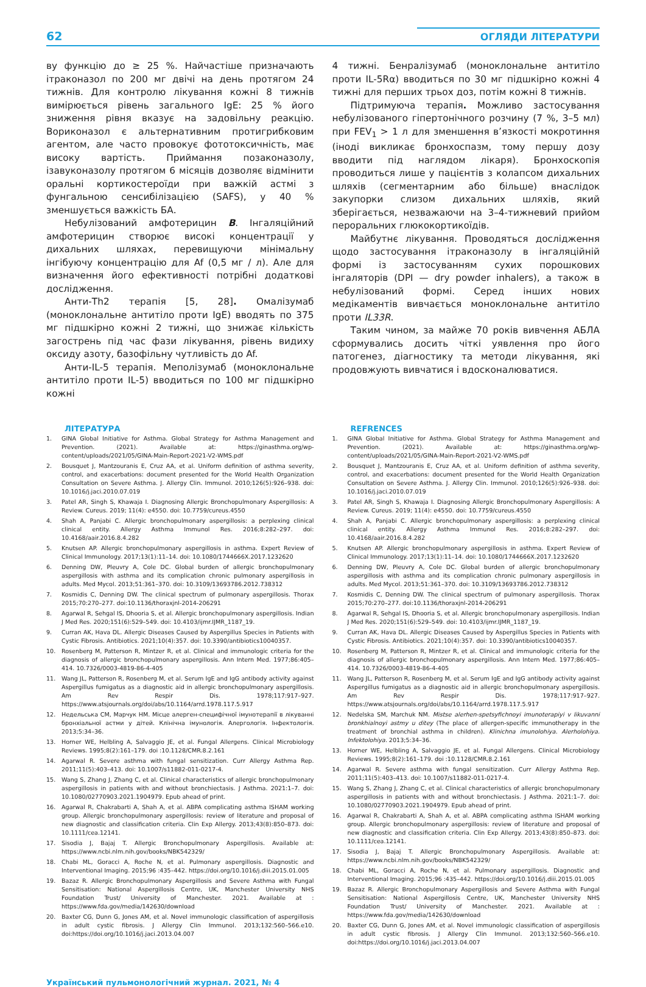62 ОГЛЯДИ ЛІТЕРАТУРИ
ву функцію до ≥ 25 %. Найчастіше призначають ітраконазол по 200 мг двічі на день протягом 24 тижнів. Для контролю лікування кожні 8 тижнів вимірюється рівень загального IgE: 25 % його зниження рівня вказує на задовільну реакцію. Вориконазол є альтернативним протигрибковим агентом, але часто провокує фототоксичність, має високу вартість. Приймання позаконазолу, ізавуконазолу протягом 6 місяців дозволяє відмінити оральні кортикостероїди при важкій астмі з фунгальною сенсибілізацією (SAFS), у 40 % зменшується важкість БА.
Небулізований амфотерицин B. Інгаляційний амфотерицин створює високі концентрації у дихальних шляхах, перевищуючи мінімальну інгібуючу концентрацію для Af (0,5 мг / л). Але для визначення його ефективності потрібні додаткові дослідження.
Анти-Th2 терапія [5, 28]. Омалізумаб (моноклональне антитіло проти IgE) вводять по 375 мг підшкірно кожні 2 тижні, що знижає кількість загострень під час фази лікування, рівень видиху оксиду азоту, базофільну чутливість до Af.
Анти-IL-5 терапія. Меполізумаб (моноклональне антитіло проти IL-5) вводиться по 100 мг підшкірно кожні
4 тижні. Бенралізумаб (моноклональне антитіло проти IL-5Rα) вводиться по 30 мг підшкірно кожні 4 тижні для перших трьох доз, потім кожні 8 тижнів.
Підтримуюча терапія. Можливо застосування небулізованого гіпертонічного розчину (7 %, 3–5 мл) при FEV<sub>1</sub> > 1 л для зменшення в’язкості мокротиння (іноді викликає бронхоспазм, тому першу дозу вводити під наглядом лікаря). Бронхоскопія проводиться лише у пацієнтів з колапсом дихальних шляхів (сегментарним або більше) внаслідок закупорки слизом дихальних шляхів, який зберігається, незважаючи на 3–4-тижневий прийом пероральних глюкокортикоїдів.
Майбутнє лікування. Проводяться дослідження щодо застосування ітраконазолу в інгаляційній формі із застосуванням сухих порошкових інгаляторів (DPI — dry powder inhalers), а також в небулізований формі. Серед інших нових медікаментів вивчається моноклональне антитіло проти IL33R.
Таким чином, за майже 70 років вивчення АБЛА сформувались досить чіткі уявлення про його патогенез, діагностику та методи лікування, які продовжують вивчатися і вдосконалюватися.
ЛІТЕРАТУРА
1. GINA Global Initiative for Asthma. Global Strategy for Asthma Management and Prevention. (2021). Available at: https://ginasthma.org/wp-content/uploads/2021/05/GINA-Main-Report-2021-V2-WMS.pdf
2. Bousquet J, Mantzouranis E, Cruz AA, et al. Uniform definition of asthma severity, control, and exacerbations: document presented for the World Health Organization Consultation on Severe Asthma. J. Allergy Clin. Immunol. 2010;126(5):926–938. doi: 10.1016/j.jaci.2010.07.019
3. Patel AR, Singh S, Khawaja I. Diagnosing Allergic Bronchopulmonary Aspergillosis: A Review. Cureus. 2019; 11(4): e4550. doi: 10.7759/cureus.4550
4. Shah A, Panjabi C. Allergic bronchopulmonary aspergillosis: a perplexing clinical clinical entity. Allergy Asthma Immunol Res. 2016;8:282–297. doi: 10.4168/aair.2016.8.4.282
5. Knutsen AP. Allergic bronchopulmonary aspergillosis in asthma. Expert Review of Clinical Immunology. 2017;13(1):11–14. doi: 10.1080/1744666X.2017.1232620
6. Denning DW, Pleuvry A, Cole DC. Global burden of allergic bronchopulmonary aspergillosis with asthma and its complication chronic pulmonary aspergillosis in adults. Med Mycol. 2013;51:361–370. doi: 10.3109/13693786.2012.738312
7. Kosmidis C, Denning DW. The clinical spectrum of pulmonary aspergillosis. Thorax 2015;70:270–277. doi:10.1136/thoraxjnl-2014-206291
8. Agarwal R, Sehgal IS, Dhooria S, et al. Allergic bronchopulmonary aspergillosis. Indian J Med Res. 2020;151(6):529–549. doi: 10.4103/ijmr.IJMR_1187_19.
9. Curran AK, Hava DL. Allergic Diseases Caused by Aspergillus Species in Patients with Cystic Fibrosis. Antibiotics. 2021;10(4):357. doi: 10.3390/antibiotics10040357.
10. Rosenberg M, Patterson R, Mintzer R, et al. Clinical and immunologic criteria for the diagnosis of allergic bronchopulmonary aspergillosis. Ann Intern Med. 1977;86:405–414. 10.7326/0003-4819-86-4-405
11. Wang JL, Patterson R, Rosenberg M, et al. Serum IgE and IgG antibody activity against Aspergillus fumigatus as a diagnostic aid in allergic bronchopulmonary aspergillosis. Am Rev Respir Dis. 1978;117:917–927. https://www.atsjournals.org/doi/abs/10.1164/arrd.1978.117.5.917
12. Недельська СМ, Марчук НМ. Місце алерген-специфічної імунотерапії в лікуванні бронхіальної астми у дітей. Клінічна імунологія. Алергологія. Інфектологія. 2013;5:34–36.
13. Horner WE, Helbling A, Salvaggio JE, et al. Fungal Allergens. Clinical Microbiology Reviews. 1995;8(2):161–179. doi :10.1128/CMR.8.2.161
14. Agarwal R. Severe asthma with fungal sensitization. Curr Allergy Asthma Rep. 2011;11(5):403–413. doi: 10.1007/s11882-011-0217-4.
15. Wang S, Zhang J, Zhang C, et al. Clinical characteristics of allergic bronchopulmonary aspergillosis in patients with and without bronchiectasis. J Asthma. 2021:1–7. doi: 10.1080/02770903.2021.1904979. Epub ahead of print.
16. Agarwal R, Chakrabarti A, Shah A, et al. ABPA complicating asthma ISHAM working group. Allergic bronchopulmonary aspergillosis: review of literature and proposal of new diagnostic and classification criteria. Clin Exp Allergy. 2013;43(8):850–873. doi: 10.1111/cea.12141.
17. Sisodia J, Bajaj T. Allergic Bronchopulmonary Aspergillosis. Available at: https://www.ncbi.nlm.nih.gov/books/NBK542329/
18. Chabi ML, Goracci A, Roche N, et al. Pulmonary aspergillosis. Diagnostic and Interventional Imaging. 2015;96 :435–442. https://doi.org/10.1016/j.diii.2015.01.005
19. Bazaz R. Allergic Bronchopulmonary Aspergillosis and Severe Asthma with Fungal Sensitisation: National Aspergillosis Centre, UK, Manchester University NHS Foundation Trust/ University of Manchester. 2021. Available at : https://www.fda.gov/media/142630/download
20. Baxter CG, Dunn G, Jones AM, et al. Novel immunologic classification of aspergillosis in adult cystic fibrosis. J Allergy Clin Immunol. 2013;132:560–566.e10. doi:https://doi.org/10.1016/j.jaci.2013.04.007
REFRENCES
1. GINA Global Initiative for Asthma. Global Strategy for Asthma Management and Prevention. (2021). Available at: https://ginasthma.org/wp-content/uploads/2021/05/GINA-Main-Report-2021-V2-WMS.pdf
2. Bousquet J, Mantzouranis E, Cruz AA, et al. Uniform definition of asthma severity, control, and exacerbations: document presented for the World Health Organization Consultation on Severe Asthma. J. Allergy Clin. Immunol. 2010;126(5):926–938. doi: 10.1016/j.jaci.2010.07.019
3. Patel AR, Singh S, Khawaja I. Diagnosing Allergic Bronchopulmonary Aspergillosis: A Review. Cureus. 2019; 11(4): e4550. doi: 10.7759/cureus.4550
4. Shah A, Panjabi C. Allergic bronchopulmonary aspergillosis: a perplexing clinical clinical entity. Allergy Asthma Immunol Res. 2016;8:282–297. doi: 10.4168/aair.2016.8.4.282
5. Knutsen AP. Allergic bronchopulmonary aspergillosis in asthma. Expert Review of Clinical Immunology. 2017;13(1):11–14. doi: 10.1080/1744666X.2017.1232620
6. Denning DW, Pleuvry A, Cole DC. Global burden of allergic bronchopulmonary aspergillosis with asthma and its complication chronic pulmonary aspergillosis in adults. Med Mycol. 2013;51:361–370. doi: 10.3109/13693786.2012.738312
7. Kosmidis C, Denning DW. The clinical spectrum of pulmonary aspergillosis. Thorax 2015;70:270–277. doi:10.1136/thoraxjnl-2014-206291
8. Agarwal R, Sehgal IS, Dhooria S, et al. Allergic bronchopulmonary aspergillosis. Indian J Med Res. 2020;151(6):529–549. doi: 10.4103/ijmr.IJMR_1187_19.
9. Curran AK, Hava DL. Allergic Diseases Caused by Aspergillus Species in Patients with Cystic Fibrosis. Antibiotics. 2021;10(4):357. doi: 10.3390/antibiotics10040357.
10. Rosenberg M, Patterson R, Mintzer R, et al. Clinical and immunologic criteria for the diagnosis of allergic bronchopulmonary aspergillosis. Ann Intern Med. 1977;86:405–414. 10.7326/0003-4819-86-4-405
11. Wang JL, Patterson R, Rosenberg M, et al. Serum IgE and IgG antibody activity against Aspergillus fumigatus as a diagnostic aid in allergic bronchopulmonary aspergillosis. Am Rev Respir Dis. 1978;117:917–927. https://www.atsjournals.org/doi/abs/10.1164/arrd.1978.117.5.917
12. Nedelska SM, Marchuk NM. Mistse alerhen-spetsyfichnoyi imunoterapiyi v likuvanni bronkhialnoyi astmy u ditey (The place of allergen-specific immunotherapy in the treatment of bronchial asthma in children). Klinichna imunolohiya. Alerholohiya. Infektolohiya. 2013;5:34–36.
13. Horner WE, Helbling A, Salvaggio JE, et al. Fungal Allergens. Clinical Microbiology Reviews. 1995;8(2):161–179. doi :10.1128/CMR.8.2.161
14. Agarwal R. Severe asthma with fungal sensitization. Curr Allergy Asthma Rep. 2011;11(5):403–413. doi: 10.1007/s11882-011-0217-4.
15. Wang S, Zhang J, Zhang C, et al. Clinical characteristics of allergic bronchopulmonary aspergillosis in patients with and without bronchiectasis. J Asthma. 2021:1–7. doi: 10.1080/02770903.2021.1904979. Epub ahead of print.
16. Agarwal R, Chakrabarti A, Shah A, et al. ABPA complicating asthma ISHAM working group. Allergic bronchopulmonary aspergillosis: review of literature and proposal of new diagnostic and classification criteria. Clin Exp Allergy. 2013;43(8):850–873. doi: 10.1111/cea.12141.
17. Sisodia J, Bajaj T. Allergic Bronchopulmonary Aspergillosis. Available at: https://www.ncbi.nlm.nih.gov/books/NBK542329/
18. Chabi ML, Goracci A, Roche N, et al. Pulmonary aspergillosis. Diagnostic and Interventional Imaging. 2015;96 :435–442. https://doi.org/10.1016/j.diii.2015.01.005
19. Bazaz R. Allergic Bronchopulmonary Aspergillosis and Severe Asthma with Fungal Sensitisation: National Aspergillosis Centre, UK, Manchester University NHS Foundation Trust/ University of Manchester. 2021. Available at : https://www.fda.gov/media/142630/download
20. Baxter CG, Dunn G, Jones AM, et al. Novel immunologic classification of aspergillosis in adult cystic fibrosis. J Allergy Clin Immunol. 2013;132:560–566.e10. doi:https://doi.org/10.1016/j.jaci.2013.04.007
Український пульмонологічний журнал. 2021, № 4